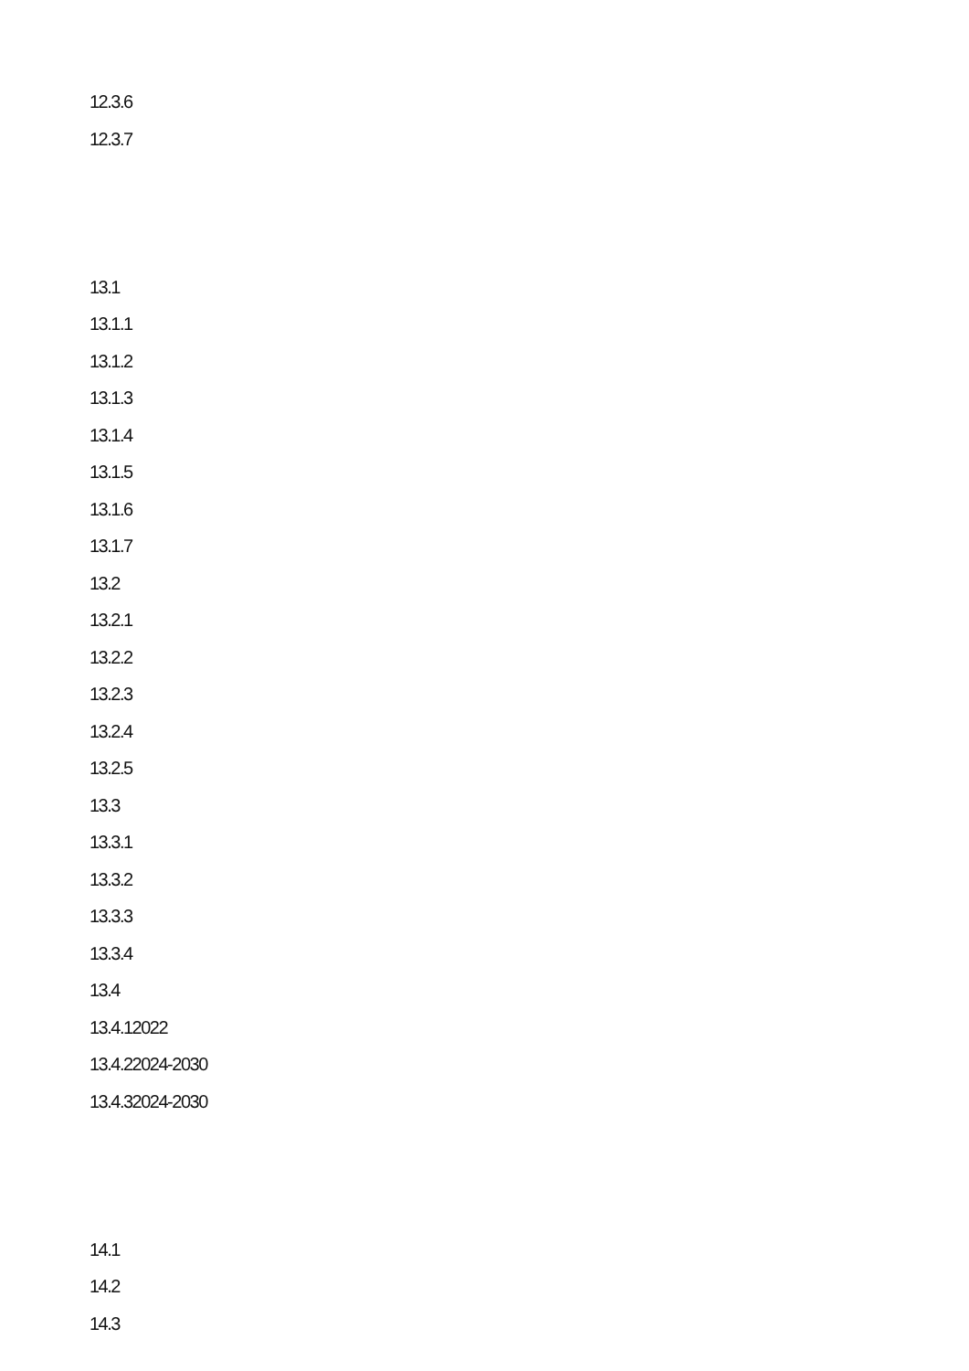12.3.6
12.3.7
13.1
13.1.1
13.1.2
13.1.3
13.1.4
13.1.5
13.1.6
13.1.7
13.2
13.2.1
13.2.2
13.2.3
13.2.4
13.2.5
13.3
13.3.1
13.3.2
13.3.3
13.3.4
13.4
13.4.12022
13.4.22024-2030
13.4.32024-2030
14.1
14.2
14.3